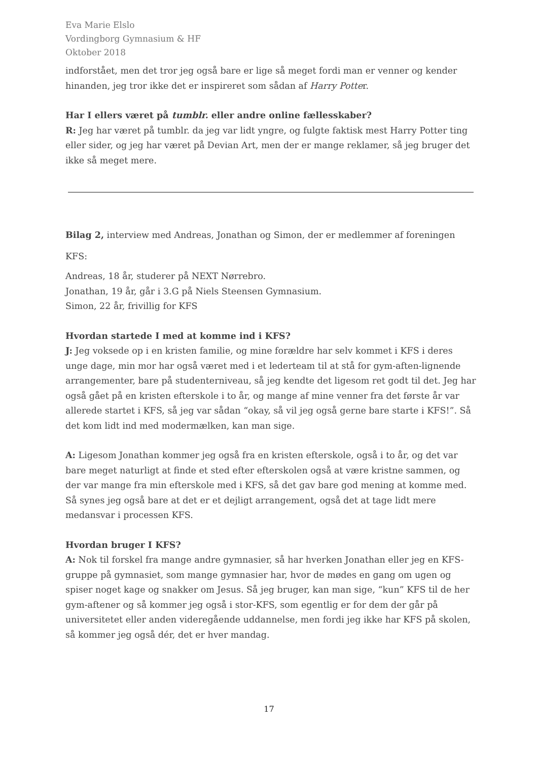Eva Marie Elslo
Vordingborg Gymnasium & HF
Oktober 2018
indforstået, men det tror jeg også bare er lige så meget fordi man er venner og kender hinanden, jeg tror ikke det er inspireret som sådan af Harry Potter.
Har I ellers været på tumblr. eller andre online fællesskaber?
R: Jeg har været på tumblr. da jeg var lidt yngre, og fulgte faktisk mest Harry Potter ting eller sider, og jeg har været på Devian Art, men der er mange reklamer, så jeg bruger det ikke så meget mere.
Bilag 2, interview med Andreas, Jonathan og Simon, der er medlemmer af foreningen KFS:
Andreas, 18 år, studerer på NEXT Nørrebro.
Jonathan, 19 år, går i 3.G på Niels Steensen Gymnasium.
Simon, 22 år, frivillig for KFS
Hvordan startede I med at komme ind i KFS?
J: Jeg voksede op i en kristen familie, og mine forældre har selv kommet i KFS i deres unge dage, min mor har også været med i et lederteam til at stå for gym-aften-lignende arrangementer, bare på studenterniveau, så jeg kendte det ligesom ret godt til det. Jeg har også gået på en kristen efterskole i to år, og mange af mine venner fra det første år var allerede startet i KFS, så jeg var sådan “okay, så vil jeg også gerne bare starte i KFS!”. Så det kom lidt ind med modermælken, kan man sige.
A: Ligesom Jonathan kommer jeg også fra en kristen efterskole, også i to år, og det var bare meget naturligt at finde et sted efter efterskolen også at være kristne sammen, og der var mange fra min efterskole med i KFS, så det gav bare god mening at komme med. Så synes jeg også bare at det er et dejligt arrangement, også det at tage lidt mere medansvar i processen KFS.
Hvordan bruger I KFS?
A: Nok til forskel fra mange andre gymnasier, så har hverken Jonathan eller jeg en KFS-gruppe på gymnasiet, som mange gymnasier har, hvor de mødes en gang om ugen og spiser noget kage og snakker om Jesus. Så jeg bruger, kan man sige, “kun” KFS til de her gym-aftener og så kommer jeg også i stor-KFS, som egentlig er for dem der går på universitetet eller anden videregående uddannelse, men fordi jeg ikke har KFS på skolen, så kommer jeg også dér, det er hver mandag.
17